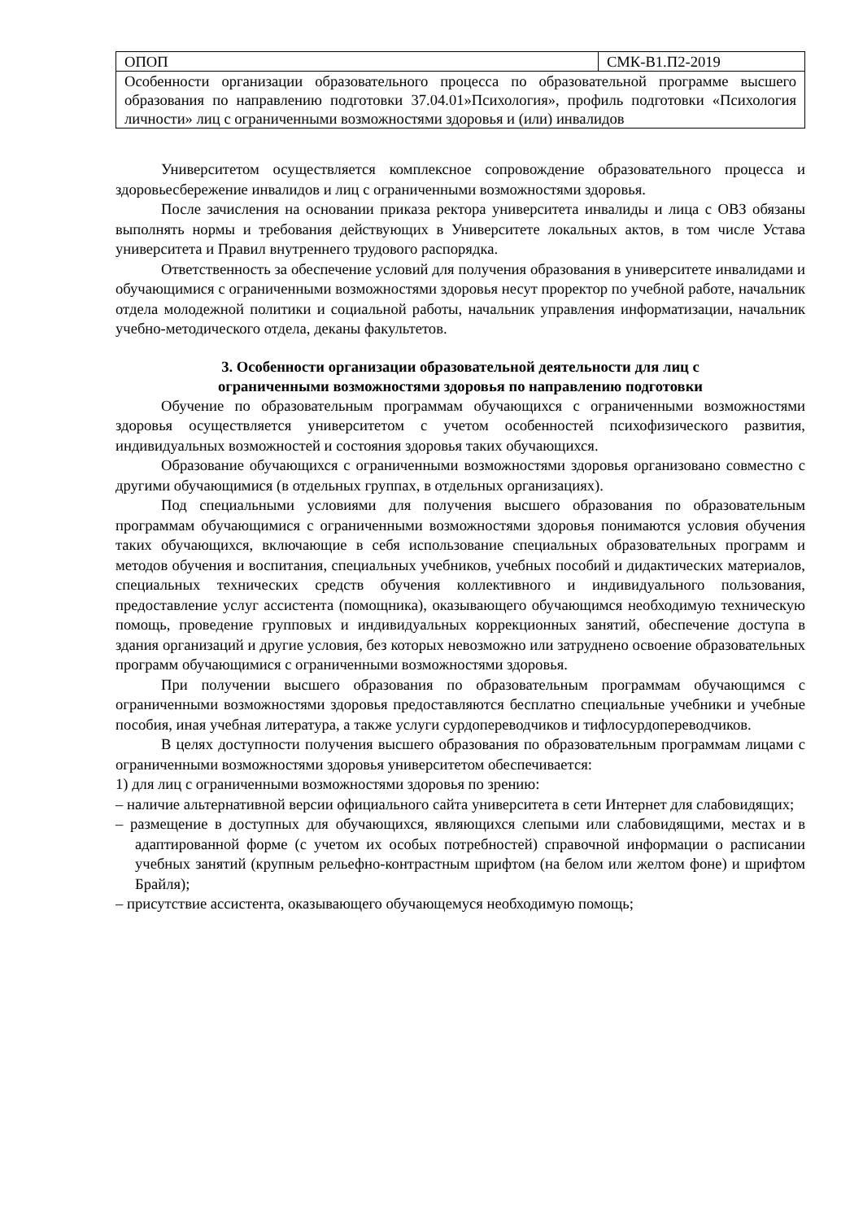| ОПОП | СМК-В1.П2-2019 |
| Особенности организации образовательного процесса по образовательной программе высшего образования по направлению подготовки 37.04.01»Психология», профиль подготовки «Психология личности» лиц с ограниченными возможностями здоровья и (или) инвалидов | |
Университетом осуществляется комплексное сопровождение образовательного процесса и здоровьесбережение инвалидов и лиц с ограниченными возможностями здоровья.
После зачисления на основании приказа ректора университета инвалиды и лица с ОВЗ обязаны выполнять нормы и требования действующих в Университете локальных актов, в том числе Устава университета и Правил внутреннего трудового распорядка.
Ответственность за обеспечение условий для получения образования в университете инвалидами и обучающимися с ограниченными возможностями здоровья несут проректор по учебной работе, начальник отдела молодежной политики и социальной работы, начальник управления информатизации, начальник учебно-методического отдела, деканы факультетов.
3. Особенности организации образовательной деятельности для лиц с
ограниченными возможностями здоровья по направлению подготовки
Обучение по образовательным программам обучающихся с ограниченными возможностями здоровья осуществляется университетом с учетом особенностей психофизического развития, индивидуальных возможностей и состояния здоровья таких обучающихся.
Образование обучающихся с ограниченными возможностями здоровья организовано совместно с другими обучающимися (в отдельных группах, в отдельных организациях).
Под специальными условиями для получения высшего образования по образовательным программам обучающимися с ограниченными возможностями здоровья понимаются условия обучения таких обучающихся, включающие в себя использование специальных образовательных программ и методов обучения и воспитания, специальных учебников, учебных пособий и дидактических материалов, специальных технических средств обучения коллективного и индивидуального пользования, предоставление услуг ассистента (помощника), оказывающего обучающимся необходимую техническую помощь, проведение групповых и индивидуальных коррекционных занятий, обеспечение доступа в здания организаций и другие условия, без которых невозможно или затруднено освоение образовательных программ обучающимися с ограниченными возможностями здоровья.
При получении высшего образования по образовательным программам обучающимся с ограниченными возможностями здоровья предоставляются бесплатно специальные учебники и учебные пособия, иная учебная литература, а также услуги сурдопереводчиков и тифлосурдопереводчиков.
В целях доступности получения высшего образования по образовательным программам лицами с ограниченными возможностями здоровья университетом обеспечивается:
1) для лиц с ограниченными возможностями здоровья по зрению:
– наличие альтернативной версии официального сайта университета в сети Интернет для слабовидящих;
– размещение в доступных для обучающихся, являющихся слепыми или слабовидящими, местах и в адаптированной форме (с учетом их особых потребностей) справочной информации о расписании учебных занятий (крупным рельефно-контрастным шрифтом (на белом или желтом фоне) и шрифтом Брайля);
– присутствие ассистента, оказывающего обучающемуся необходимую помощь;